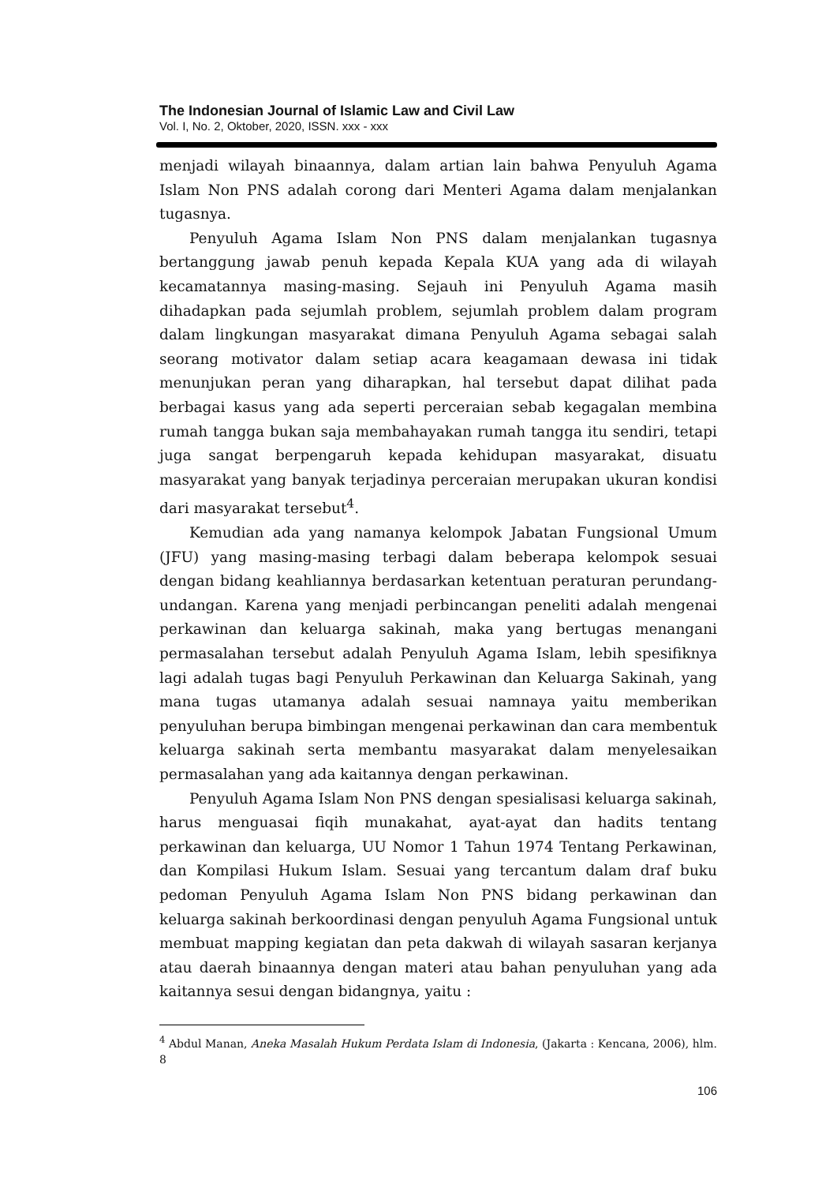The Indonesian Journal of Islamic Law and Civil Law
Vol. I, No. 2, Oktober, 2020, ISSN. xxx - xxx
menjadi wilayah binaannya, dalam artian lain bahwa Penyuluh Agama Islam Non PNS adalah corong dari Menteri Agama dalam menjalankan tugasnya.
Penyuluh Agama Islam Non PNS dalam menjalankan tugasnya bertanggung jawab penuh kepada Kepala KUA yang ada di wilayah kecamatannya masing-masing. Sejauh ini Penyuluh Agama masih dihadapkan pada sejumlah problem, sejumlah problem dalam program dalam lingkungan masyarakat dimana Penyuluh Agama sebagai salah seorang motivator dalam setiap acara keagamaan dewasa ini tidak menunjukan peran yang diharapkan, hal tersebut dapat dilihat pada berbagai kasus yang ada seperti perceraian sebab kegagalan membina rumah tangga bukan saja membahayakan rumah tangga itu sendiri, tetapi juga sangat berpengaruh kepada kehidupan masyarakat, disuatu masyarakat yang banyak terjadinya perceraian merupakan ukuran kondisi dari masyarakat tersebut<sup>4</sup>.
Kemudian ada yang namanya kelompok Jabatan Fungsional Umum (JFU) yang masing-masing terbagi dalam beberapa kelompok sesuai dengan bidang keahliannya berdasarkan ketentuan peraturan perundang-undangan. Karena yang menjadi perbincangan peneliti adalah mengenai perkawinan dan keluarga sakinah, maka yang bertugas menangani permasalahan tersebut adalah Penyuluh Agama Islam, lebih spesifiknya lagi adalah tugas bagi Penyuluh Perkawinan dan Keluarga Sakinah, yang mana tugas utamanya adalah sesuai namnaya yaitu memberikan penyuluhan berupa bimbingan mengenai perkawinan dan cara membentuk keluarga sakinah serta membantu masyarakat dalam menyelesaikan permasalahan yang ada kaitannya dengan perkawinan.
Penyuluh Agama Islam Non PNS dengan spesialisasi keluarga sakinah, harus menguasai fiqih munakahat, ayat-ayat dan hadits tentang perkawinan dan keluarga, UU Nomor 1 Tahun 1974 Tentang Perkawinan, dan Kompilasi Hukum Islam. Sesuai yang tercantum dalam draf buku pedoman Penyuluh Agama Islam Non PNS bidang perkawinan dan keluarga sakinah berkoordinasi dengan penyuluh Agama Fungsional untuk membuat mapping kegiatan dan peta dakwah di wilayah sasaran kerjanya atau daerah binaannya dengan materi atau bahan penyuluhan yang ada kaitannya sesui dengan bidangnya, yaitu :
<sup>4</sup> Abdul Manan, Aneka Masalah Hukum Perdata Islam di Indonesia, (Jakarta : Kencana, 2006), hlm. 8
106